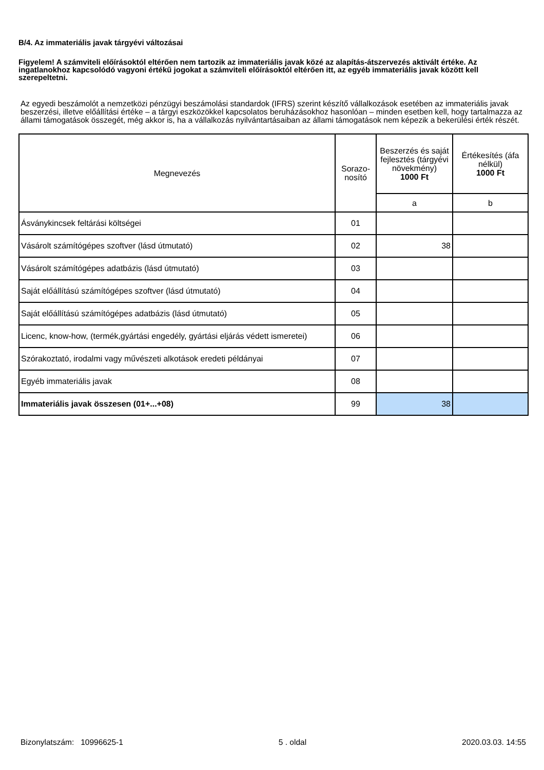B/4. Az immateriális javak tárgyévi változásai
Figyelem! A számviteli előírásoktól eltérően nem tartozik az immateriális javak közé az alapítás-átszervezés aktivált értéke. Az ingatlanokhoz kapcsolódó vagyoni értékű jogokat a számviteli előírásoktól eltérően itt, az egyéb immateriális javak között kell szerepeltetni.
Az egyedi beszámolót a nemzetközi pénzügyi beszámolási standardok (IFRS) szerint készítő vállalkozások esetében az immateriális javak beszerzési, illetve előállítási értéke – a tárgyi eszközökkel kapcsolatos beruházásokhoz hasonlóan – minden esetben kell, hogy tartalmazza az állami támogatások összegét, még akkor is, ha a vállalkozás nyilvántartásaiban az állami támogatások nem képezik a bekerülési érték részét.
| Megnevezés | Sorazo- nosító | Beszerzés és saját fejlesztés (tárgyévi növekmény) 1000 Ft | Értékesítés (áfa nélkül) 1000 Ft |
| --- | --- | --- | --- |
| | | a | b |
| Ásványkincsek feltárási költségei | 01 | | |
| Vásárolt számítógépes szoftver (lásd útmutató) | 02 | 38 | |
| Vásárolt számítógépes adatbázis (lásd útmutató) | 03 | | |
| Saját előállítású számítógépes szoftver (lásd útmutató) | 04 | | |
| Saját előállítású számítógépes adatbázis (lásd útmutató) | 05 | | |
| Licenc, know-how, (termék,gyártási engedély, gyártási eljárás védett ismeretei) | 06 | | |
| Szórakoztató, irodalmi vagy művészeti alkotások eredeti példányai | 07 | | |
| Egyéb immateriális javak | 08 | | |
| Immateriális javak összesen (01+...+08) | 99 | 38 | |
Bizonylatszám: 10996625-1 5 . oldal 2020.03.03. 14:55